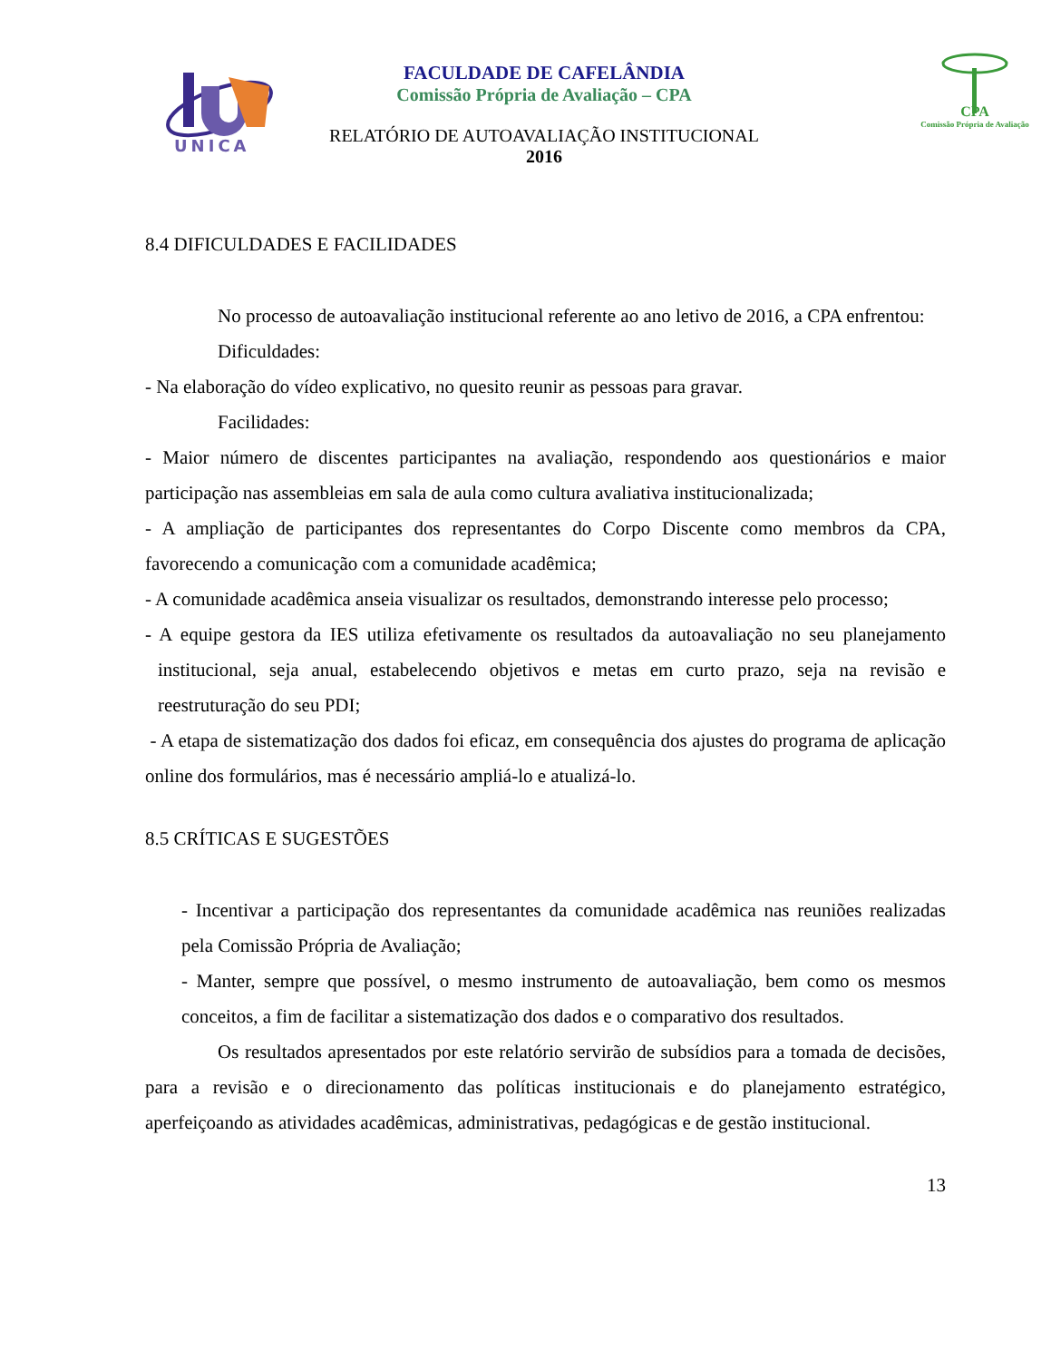UNICA
CPA
Comissão Própria de Avaliação
FACULDADE DE CAFELÂNDIA
Comissão Própria de Avaliação – CPA
RELATÓRIO DE AUTOAVALIAÇÃO INSTITUCIONAL
2016
8.4 DIFICULDADES E FACILIDADES
No processo de autoavaliação institucional referente ao ano letivo de 2016, a CPA enfrentou:
Dificuldades:
- Na elaboração do vídeo explicativo, no quesito reunir as pessoas para gravar.
Facilidades:
- Maior número de discentes participantes na avaliação, respondendo aos questionários e maior participação nas assembleias em sala de aula como cultura avaliativa institucionalizada;
- A ampliação de participantes dos representantes do Corpo Discente como membros da CPA, favorecendo a comunicação com a comunidade acadêmica;
- A comunidade acadêmica anseia visualizar os resultados, demonstrando interesse pelo processo;
- A equipe gestora da IES utiliza efetivamente os resultados da autoavaliação no seu planejamento institucional, seja anual, estabelecendo objetivos e metas em curto prazo, seja na revisão e reestruturação do seu PDI;
- A etapa de sistematização dos dados foi eficaz, em consequência dos ajustes do programa de aplicação online dos formulários, mas é necessário ampliá-lo e atualizá-lo.
8.5 CRÍTICAS E SUGESTÕES
- Incentivar a participação dos representantes da comunidade acadêmica nas reuniões realizadas pela Comissão Própria de Avaliação;
- Manter, sempre que possível, o mesmo instrumento de autoavaliação, bem como os mesmos conceitos, a fim de facilitar a sistematização dos dados e o comparativo dos resultados.
Os resultados apresentados por este relatório servirão de subsídios para a tomada de decisões, para a revisão e o direcionamento das políticas institucionais e do planejamento estratégico, aperfeiçoando as atividades acadêmicas, administrativas, pedagógicas e de gestão institucional.
13